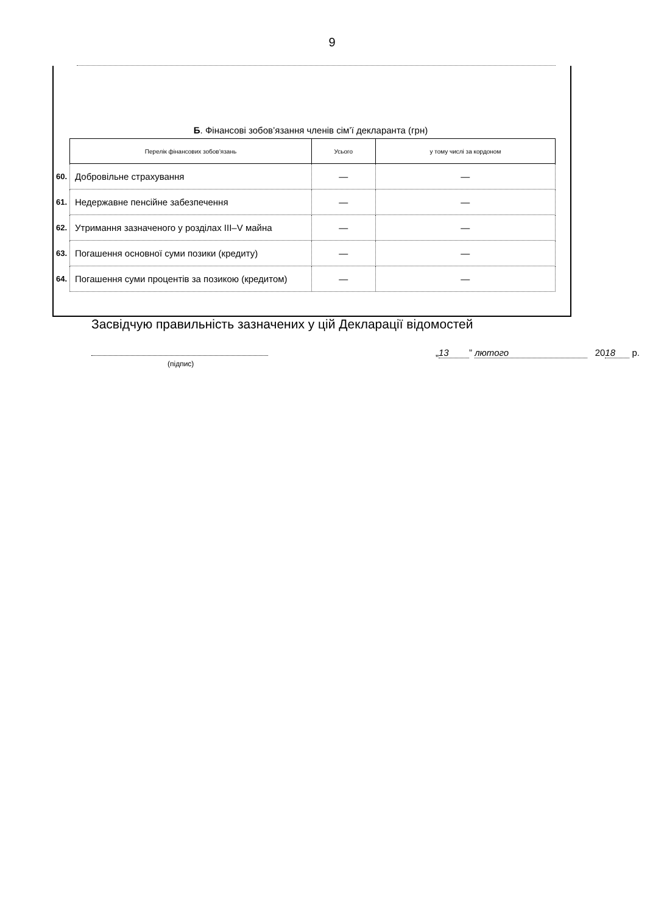9
Б. Фінансові зобов’язання членів сім’ї декларанта (грн)
| | Перелік фінансових зобов’язань | Усього | у тому числі за кордоном |
| 60. | Добровільне страхування | — | — |
| 61. | Недержавне пенсійне забезпечення | — | — |
| 62. | Утримання зазначеного у розділах III–V майна | — | — |
| 63. | Погашення основної суми позики (кредиту) | — | — |
| 64. | Погашення суми процентів за позикою (кредитом) | — | — |
Засвідчую правильність зазначених у цій Декларації відомостей
(підпис)
„ 13” лютого 20 18 р.